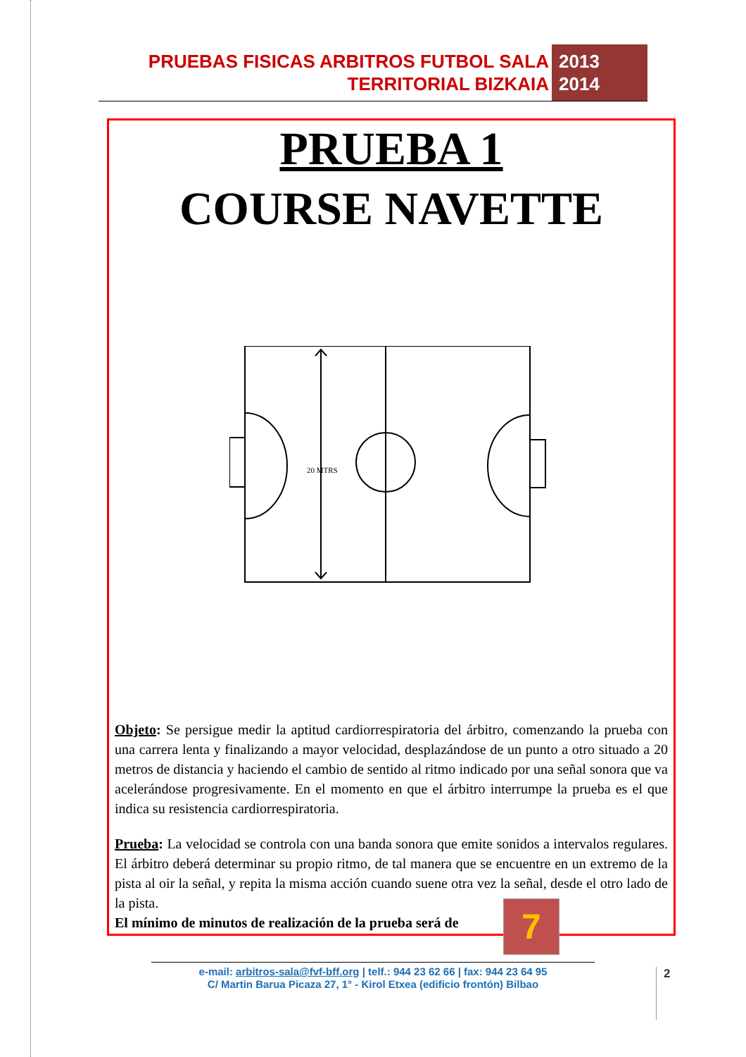PRUEBAS FISICAS ARBITROS FUTBOL SALA
TERRITORIAL BIZKAIA
2013
2014
PRUEBA 1
COURSE NAVETTE
20 MTRS
Objeto: Se persigue medir la aptitud cardiorrespiratoria del árbitro, comenzando la prueba con una carrera lenta y finalizando a mayor velocidad, desplazándose de un punto a otro situado a 20 metros de distancia y haciendo el cambio de sentido al ritmo indicado por una señal sonora que va acelerándose progresivamente. En el momento en que el árbitro interrumpe la prueba es el que indica su resistencia cardiorrespiratoria.
Prueba: La velocidad se controla con una banda sonora que emite sonidos a intervalos regulares. El árbitro deberá determinar su propio ritmo, de tal manera que se encuentre en un extremo de la pista al oir la señal, y repita la misma acción cuando suene otra vez la señal, desde el otro lado de la pista.
El mínimo de minutos de realización de la prueba será de
7
e-mail: arbitros-sala@fvf-bff.org | telf.: 944 23 62 66 | fax: 944 23 64 95
C/ Martin Barua Picaza 27, 1° - Kirol Etxea (edificio frontón) Bilbao
2